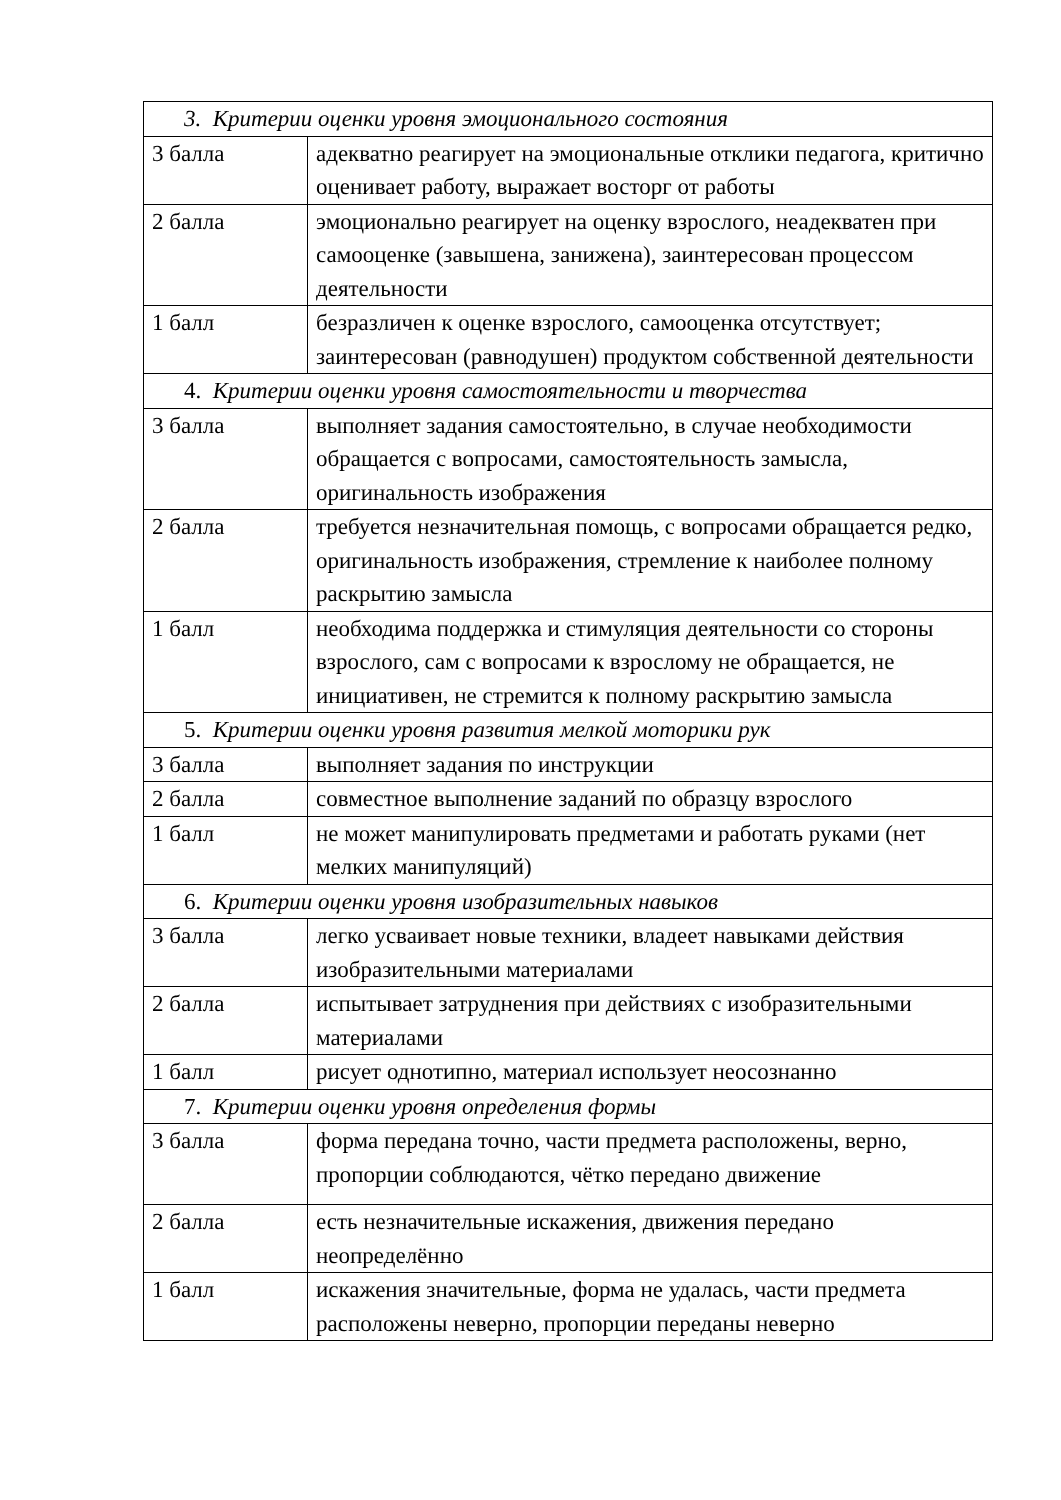| 3. Критерии оценки уровня эмоционального состояния | |
| 3 балла | адекватно реагирует на эмоциональные отклики педагога, критично оценивает работу, выражает восторг от работы |
| 2 балла | эмоционально реагирует на оценку взрослого, неадекватен при самооценке (завышена, занижена), заинтересован процессом деятельности |
| 1 балл | безразличен к оценке взрослого, самооценка отсутствует; заинтересован (равнодушен) продуктом собственной деятельности |
| 4. Критерии оценки уровня самостоятельности и творчества | |
| 3 балла | выполняет задания самостоятельно, в случае необходимости обращается с вопросами, самостоятельность замысла, оригинальность изображения |
| 2 балла | требуется незначительная помощь, с вопросами обращается редко, оригинальность изображения, стремление к наиболее полному раскрытию замысла |
| 1 балл | необходима поддержка и стимуляция деятельности со стороны взрослого, сам с вопросами к взрослому не обращается, не инициативен, не стремится к полному раскрытию замысла |
| 5. Критерии оценки уровня развития мелкой моторики рук | |
| 3 балла | выполняет задания по инструкции |
| 2 балла | совместное выполнение заданий по образцу взрослого |
| 1 балл | не может манипулировать предметами и работать руками (нет мелких манипуляций) |
| 6. Критерии оценки уровня изобразительных навыков | |
| 3 балла | легко усваивает новые техники, владеет навыками действия изобразительными материалами |
| 2 балла | испытывает затруднения при действиях с изобразительными материалами |
| 1 балл | рисует однотипно, материал использует неосознанно |
| 7. Критерии оценки уровня определения формы | |
| 3 балла | форма передана точно, части предмета расположены, верно, пропорции соблюдаются, чётко передано движение |
| 2 балла | есть незначительные искажения, движения передано неопределённо |
| 1 балл | искажения значительные, форма не удалась, части предмета расположены неверно, пропорции переданы неверно |